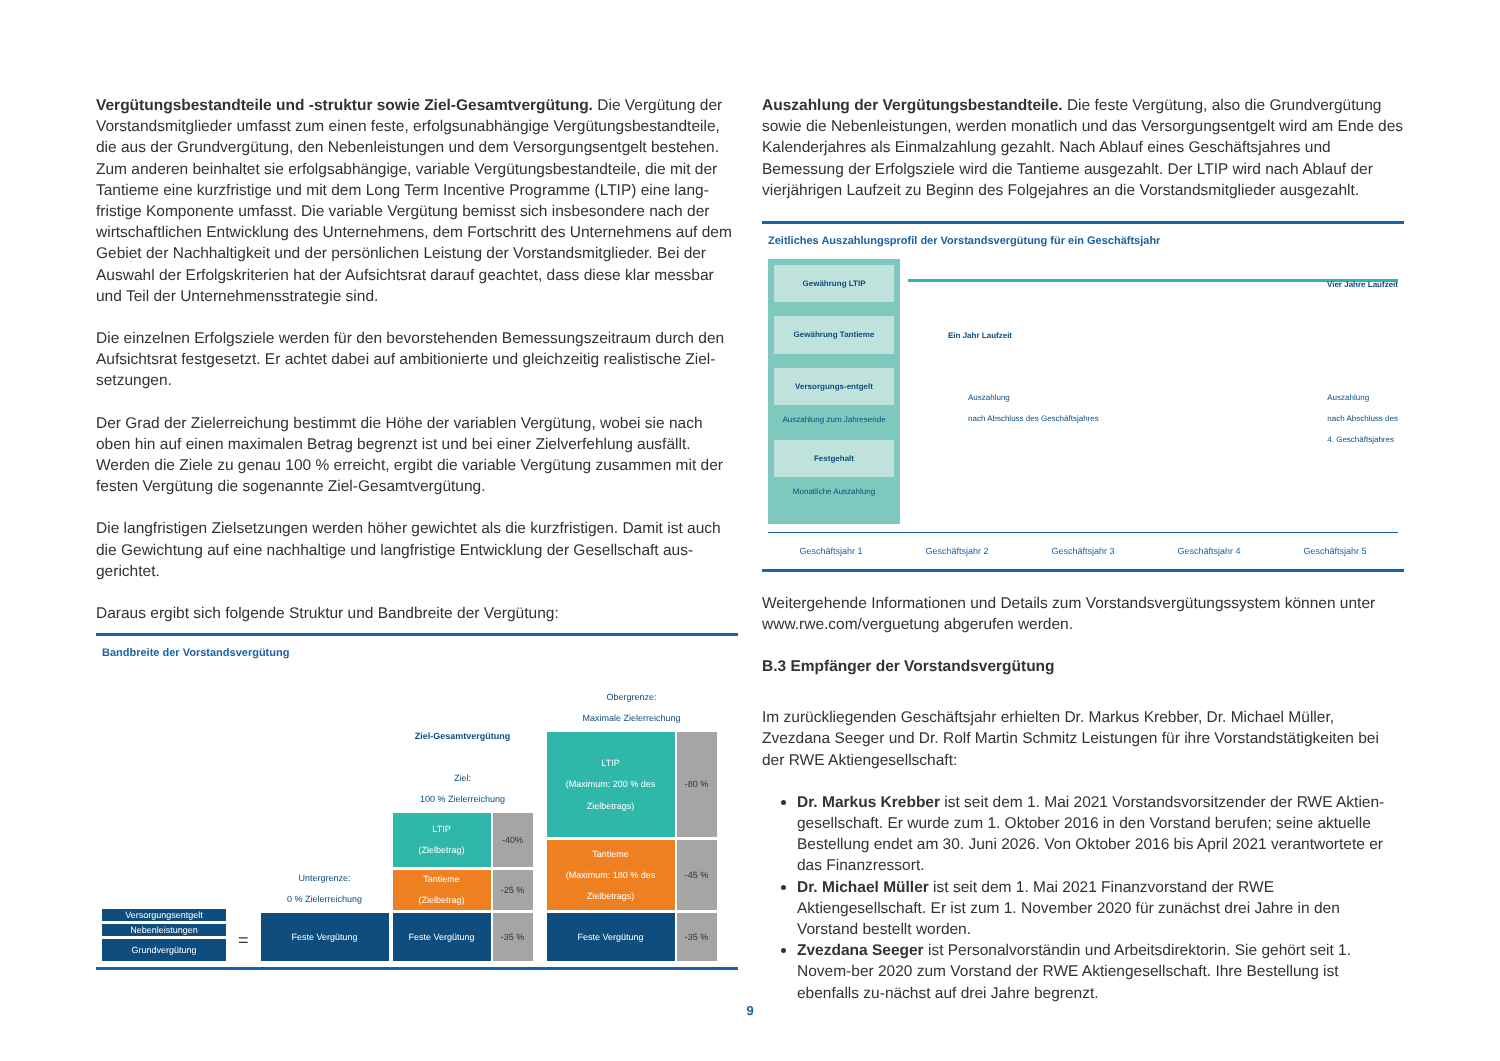Vergütungsbestandteile und -struktur sowie Ziel-Gesamtvergütung. Die Vergütung der Vorstandsmitglieder umfasst zum einen feste, erfolgsunabhängige Vergütungsbestandteile, die aus der Grundvergütung, den Nebenleistungen und dem Versorgungsentgelt bestehen. Zum anderen beinhaltet sie erfolgsabhängige, variable Vergütungsbestandteile, die mit der Tantieme eine kurzfristige und mit dem Long Term Incentive Programme (LTIP) eine lang-fristige Komponente umfasst. Die variable Vergütung bemisst sich insbesondere nach der wirtschaftlichen Entwicklung des Unternehmens, dem Fortschritt des Unternehmens auf dem Gebiet der Nachhaltigkeit und der persönlichen Leistung der Vorstandsmitglieder. Bei der Auswahl der Erfolgskriterien hat der Aufsichtsrat darauf geachtet, dass diese klar messbar und Teil der Unternehmensstrategie sind.
Die einzelnen Erfolgsziele werden für den bevorstehenden Bemessungszeitraum durch den Aufsichtsrat festgesetzt. Er achtet dabei auf ambitionierte und gleichzeitig realistische Ziel-setzungen.
Der Grad der Zielerreichung bestimmt die Höhe der variablen Vergütung, wobei sie nach oben hin auf einen maximalen Betrag begrenzt ist und bei einer Zielverfehlung ausfällt. Werden die Ziele zu genau 100 % erreicht, ergibt die variable Vergütung zusammen mit der festen Vergütung die sogenannte Ziel-Gesamtvergütung.
Die langfristigen Zielsetzungen werden höher gewichtet als die kurzfristigen. Damit ist auch die Gewichtung auf eine nachhaltige und langfristige Entwicklung der Gesellschaft aus-gerichtet.
Daraus ergibt sich folgende Struktur und Bandbreite der Vergütung:
Bandbreite der Vorstandsvergütung
Versorgungsentgelt
Nebenleistungen
Grundvergütung
=
Untergrenze:
0 % Zielerreichung
Feste Vergütung
Ziel-Gesamtvergütung
Ziel:
100 % Zielerreichung
LTIP
(Zielbetrag)
-40%
Tantieme
(Zielbetrag)
-25 %
Feste Vergütung -35 %
Obergrenze:
Maximale Zielerreichung
LTIP
(Maximum: 200 % des Zielbetrags)
-80 %
Tantieme
(Maximum: 180 % des Zielbetrags)
-45 %
Feste Vergütung -35 %
Auszahlung der Vergütungsbestandteile. Die feste Vergütung, also die Grundvergütung sowie die Nebenleistungen, werden monatlich und das Versorgungsentgelt wird am Ende des Kalenderjahres als Einmalzahlung gezahlt. Nach Ablauf eines Geschäftsjahres und Bemessung der Erfolgsziele wird die Tantieme ausgezahlt. Der LTIP wird nach Ablauf der vierjährigen Laufzeit zu Beginn des Folgejahres an die Vorstandsmitglieder ausgezahlt.
Zeitliches Auszahlungsprofil der Vorstandsvergütung für ein Geschäftsjahr
Gewährung LTIP
Gewährung Tantieme
Versorgungs-entgelt
Auszahlung zum Jahresende
Festgehalt
Monatliche Auszahlung
Vier Jahre Laufzeit
Ein Jahr Laufzeit
Auszahlung
nach Abschluss des Geschäftsjahres Auszahlung
nach Abschluss des
4. Geschäftsjahres
Geschäftsjahr 1 Geschäftsjahr 2 Geschäftsjahr 3 Geschäftsjahr 4 Geschäftsjahr 5
Weitergehende Informationen und Details zum Vorstandsvergütungssystem können unter www.rwe.com/verguetung abgerufen werden.
B.3 Empfänger der Vorstandsvergütung
Im zurückliegenden Geschäftsjahr erhielten Dr. Markus Krebber, Dr. Michael Müller, Zvezdana Seeger und Dr. Rolf Martin Schmitz Leistungen für ihre Vorstandstätigkeiten bei der RWE Aktiengesellschaft:
Dr. Markus Krebber ist seit dem 1. Mai 2021 Vorstandsvorsitzender der RWE Aktien-gesellschaft. Er wurde zum 1. Oktober 2016 in den Vorstand berufen; seine aktuelle Bestellung endet am 30. Juni 2026. Von Oktober 2016 bis April 2021 verantwortete er das Finanzressort.
Dr. Michael Müller ist seit dem 1. Mai 2021 Finanzvorstand der RWE Aktiengesellschaft. Er ist zum 1. November 2020 für zunächst drei Jahre in den Vorstand bestellt worden.
Zvezdana Seeger ist Personalvorständin und Arbeitsdirektorin. Sie gehört seit 1. Novem-ber 2020 zum Vorstand der RWE Aktiengesellschaft. Ihre Bestellung ist ebenfalls zu-nächst auf drei Jahre begrenzt.
9